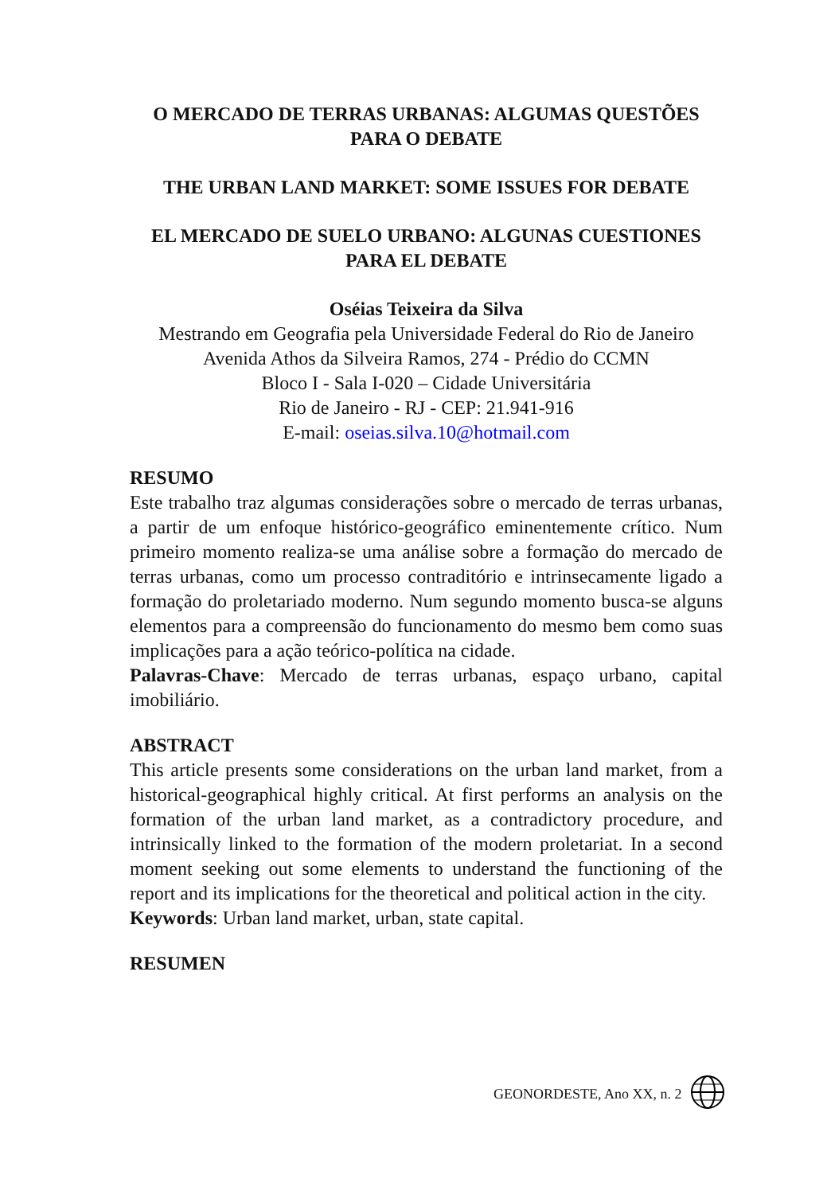O MERCADO DE TERRAS URBANAS: ALGUMAS QUESTÕES PARA O DEBATE
THE URBAN LAND MARKET: SOME ISSUES FOR DEBATE
EL MERCADO DE SUELO URBANO: ALGUNAS CUESTIONES PARA EL DEBATE
Oséias Teixeira da Silva
Mestrando em Geografia pela Universidade Federal do Rio de Janeiro
Avenida Athos da Silveira Ramos, 274 - Prédio do CCMN
Bloco I - Sala I-020 – Cidade Universitária
Rio de Janeiro - RJ - CEP: 21.941-916
E-mail: oseias.silva.10@hotmail.com
RESUMO
Este trabalho traz algumas considerações sobre o mercado de terras urbanas, a partir de um enfoque histórico-geográfico eminentemente crítico. Num primeiro momento realiza-se uma análise sobre a formação do mercado de terras urbanas, como um processo contraditório e intrinsecamente ligado a formação do proletariado moderno. Num segundo momento busca-se alguns elementos para a compreensão do funcionamento do mesmo bem como suas implicações para a ação teórico-política na cidade.
Palavras-Chave: Mercado de terras urbanas, espaço urbano, capital imobiliário.
ABSTRACT
This article presents some considerations on the urban land market, from a historical-geographical highly critical. At first performs an analysis on the formation of the urban land market, as a contradictory procedure, and intrinsically linked to the formation of the modern proletariat. In a second moment seeking out some elements to understand the functioning of the report and its implications for the theoretical and political action in the city.
Keywords: Urban land market, urban, state capital.
RESUMEN
GEONORDESTE, Ano XX, n. 2